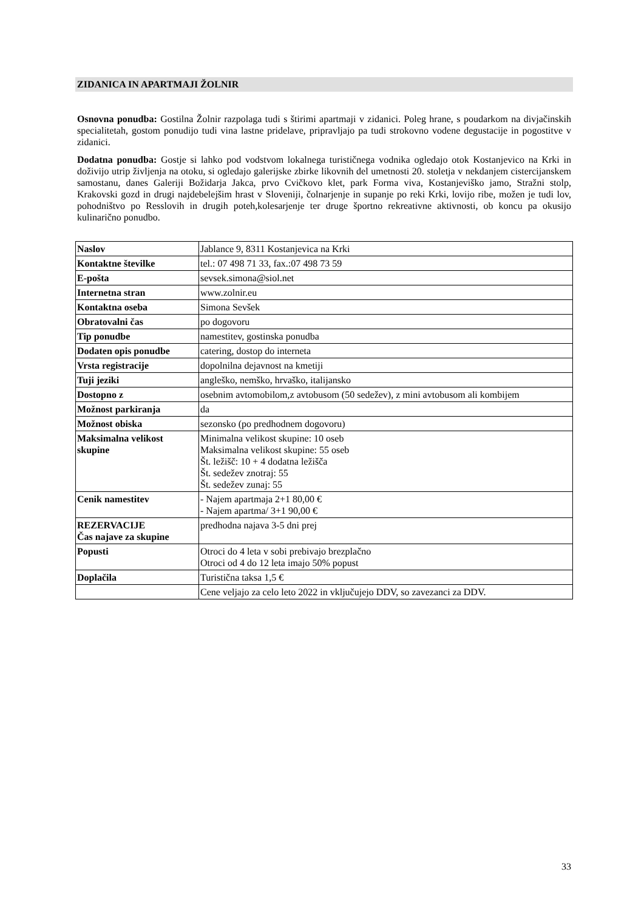ZIDANICA IN APARTMAJI ŽOLNIR
Osnovna ponudba: Gostilna Žolnir razpolaga tudi s štirimi apartmaji v zidanici. Poleg hrane, s poudarkom na divjačinskih specialitetah, gostom ponudijo tudi vina lastne pridelave, pripravljajo pa tudi strokovno vodene degustacije in pogostitve v zidanici.
Dodatna ponudba: Gostje si lahko pod vodstvom lokalnega turističnega vodnika ogledajo otok Kostanjevico na Krki in doživijo utrip življenja na otoku, si ogledajo galerijske zbirke likovnih del umetnosti 20. stoletja v nekdanjem cistercijanskem samostanu, danes Galeriji Božidarja Jakca, prvo Cvičkovo klet, park Forma viva, Kostanjeviško jamo, Stražni stolp, Krakovski gozd in drugi najdebelejšim hrast v Sloveniji, čolnarjenje in supanje po reki Krki, lovijo ribe, možen je tudi lov, pohodništvo po Resslovih in drugih poteh,kolesarjenje ter druge športno rekreativne aktivnosti, ob koncu pa okusijo kulinarično ponudbo.
| Naslov | Jablance 9, 8311 Kostanjevica na Krki |
| Kontaktne številke | tel.: 07 498 71 33, fax.:07 498 73 59 |
| E-pošta | sevsek.simona@siol.net |
| Internetna stran | www.zolnir.eu |
| Kontaktna oseba | Simona Sevšek |
| Obratovalni čas | po dogovoru |
| Tip ponudbe | namestitev, gostinska ponudba |
| Dodaten opis ponudbe | catering, dostop do interneta |
| Vrsta registracije | dopolnilna dejavnost na kmetiji |
| Tuji jeziki | angleško, nemško, hrvaško, italijansko |
| Dostopno z | osebnim avtomobilom,z avtobusom (50 sedežev), z mini avtobusom ali kombijem |
| Možnost parkiranja | da |
| Možnost obiska | sezonsko (po predhodnem dogovoru) |
| Maksimalna velikost skupine | Minimalna velikost skupine: 10 oseb Maksimalna velikost skupine: 55 oseb Št. ležišč: 10 + 4 dodatna ležišča Št. sedežev znotraj: 55 Št. sedežev zunaj: 55 |
| Cenik namestitev | - Najem apartmaja 2+1 80,00 € - Najem apartma/ 3+1 90,00 € |
| REZERVACIJE Čas najave za skupine | predhodna najava 3-5 dni prej |
| Popusti | Otroci do 4 leta v sobi prebivajo brezplačno Otroci od 4 do 12 leta imajo 50% popust |
| Doplačila | Turistična taksa 1,5 € |
| | Cene veljajo za celo leto 2022 in vključujejo DDV, so zavezanci za DDV. |
33